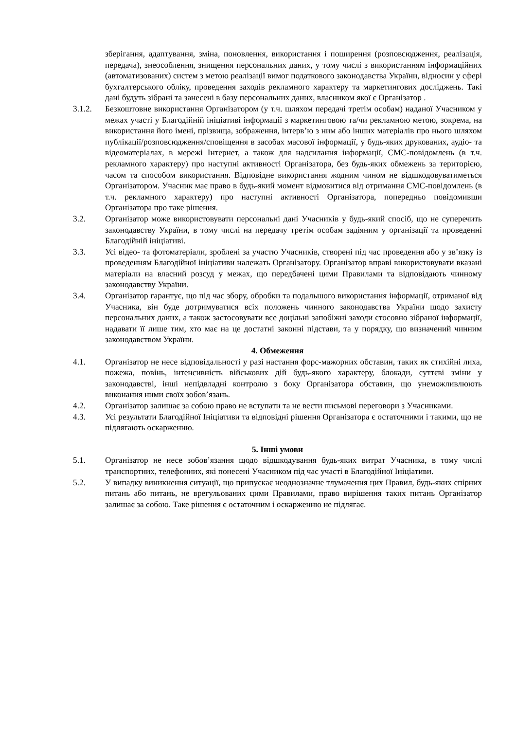зберігання, адаптування, зміна, поновлення, використання і поширення (розповсюдження, реалізація, передача), знеособлення, знищення персональних даних, у тому числі з використанням інформаційних (автоматизованих) систем з метою реалізації вимог податкового законодавства України, відносин у сфері бухгалтерського обліку, проведення заходів рекламного характеру та маркетингових досліджень. Такі дані будуть зібрані та занесені в базу персональних даних, власником якої є Організатор .
3.1.2. Безкоштовне використання Організатором (у т.ч. шляхом передачі третім особам) наданої Учасником у межах участі у Благодійній ініціативі інформації з маркетинговою та/чи рекламною метою, зокрема, на використання його імені, прізвища, зображення, інтерв’ю з ним або інших матеріалів про нього шляхом публікації/розповсюдження/сповіщення в засобах масової інформації, у будь-яких друкованих, аудіо- та відеоматеріалах, в мережі Інтернет, а також для надсилання інформації, СМС-повідомлень (в т.ч. рекламного характеру) про наступні активності Організатора, без будь-яких обмежень за територією, часом та способом використання. Відповідне використання жодним чином не відшкодовуватиметься Організатором. Учасник має право в будь-який момент відмовитися від отримання СМС-повідомлень (в т.ч. рекламного характеру) про наступні активності Організатора, попередньо повідомивши Організатора про таке рішення.
3.2. Організатор може використовувати персональні дані Учасників у будь-який спосіб, що не суперечить законодавству України, в тому числі на передачу третім особам задіяним у організації та проведенні Благодійній ініціативі.
3.3. Усі відео- та фотоматеріали, зроблені за участю Учасників, створені під час проведення або у зв’язку із проведенням Благодійної ініціативи належать Організатору. Організатор вправі використовувати вказані матеріали на власний розсуд у межах, що передбачені цими Правилами та відповідають чинному законодавству України.
3.4. Організатор гарантує, що під час збору, обробки та подальшого використання інформації, отриманої від Учасника, він буде дотримуватися всіх положень чинного законодавства України щодо захисту персональних даних, а також застосовувати все доцільні запобіжні заходи стосовно зібраної інформації, надавати її лише тим, хто має на це достатні законні підстави, та у порядку, що визначений чинним законодавством України.
4. Обмеження
4.1. Організатор не несе відповідальності у разі настання форс-мажорних обставин, таких як стихійні лиха, пожежа, повінь, інтенсивність військових дій будь-якого характеру, блокади, суттєві зміни у законодавстві, інші непідвладні контролю з боку Організатора обставин, що унеможливлюють виконання ними своїх зобов’язань.
4.2. Організатор залишає за собою право не вступати та не вести письмові переговори з Учасниками.
4.3. Усі результати Благодійної Ініціативи та відповідні рішення Організатора є остаточними і такими, що не підлягають оскарженню.
5. Інші умови
5.1. Організатор не несе зобов’язання щодо відшкодування будь-яких витрат Учасника, в тому числі транспортних, телефонних, які понесені Учасником під час участі в Благодійної Ініціативи.
5.2. У випадку виникнення ситуації, що припускає неоднозначне тлумачення цих Правил, будь-яких спірних питань або питань, не врегульованих цими Правилами, право вирішення таких питань Організатор залишає за собою. Таке рішення є остаточним і оскарженню не підлягає.